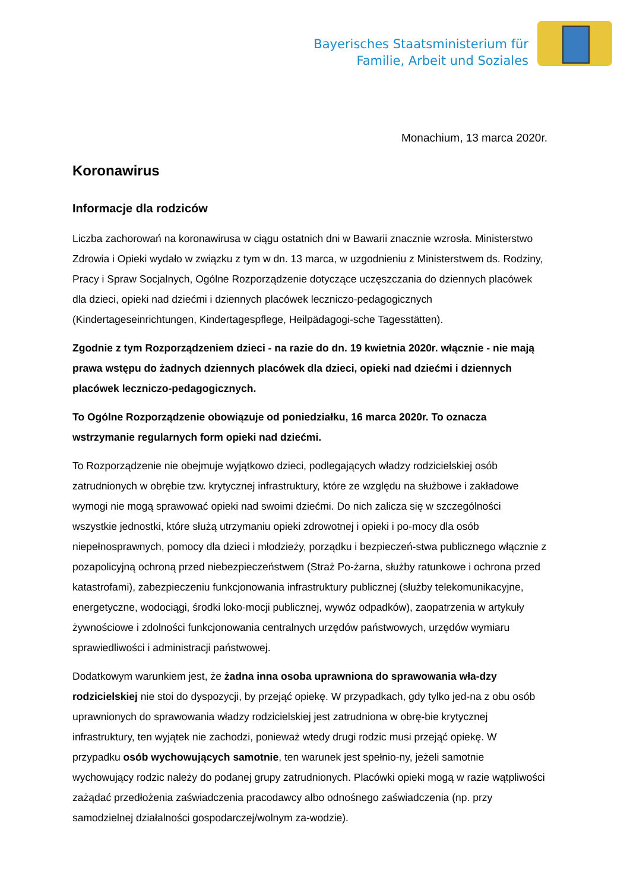Bayerisches Staatsministerium für
Familie, Arbeit und Soziales
Monachium, 13 marca 2020r.
Koronawirus
Informacje dla rodziców
Liczba zachorowań na koronawirusa w ciągu ostatnich dni w Bawarii znacznie wzrosła. Ministerstwo Zdrowia i Opieki wydało w związku z tym w dn. 13 marca, w uzgodnieniu z Ministerstwem ds. Rodziny, Pracy i Spraw Socjalnych, Ogólne Rozporządzenie dotyczące uczęszczania do dziennych placówek dla dzieci, opieki nad dziećmi i dziennych placówek leczniczo-pedagogicznych (Kindertageseinrichtungen, Kindertagespflege, Heilpädagogi-sche Tagesstätten).
Zgodnie z tym Rozporządzeniem dzieci - na razie do dn. 19 kwietnia 2020r. włącznie - nie mają prawa wstępu do żadnych dziennych placówek dla dzieci, opieki nad dziećmi i dziennych placówek leczniczo-pedagogicznych.
To Ogólne Rozporządzenie obowiązuje od poniedziałku, 16 marca 2020r. To oznacza wstrzymanie regularnych form opieki nad dziećmi.
To Rozporządzenie nie obejmuje wyjątkowo dzieci, podlegających władzy rodzicielskiej osób zatrudnionych w obrębie tzw. krytycznej infrastruktury, które ze względu na służbowe i zakładowe wymogi nie mogą sprawować opieki nad swoimi dziećmi. Do nich zalicza się w szczególności wszystkie jednostki, które służą utrzymaniu opieki zdrowotnej i opieki i po-mocy dla osób niepełnosprawnych, pomocy dla dzieci i młodzieży, porządku i bezpieczeń-stwa publicznego włącznie z pozapolicyjną ochroną przed niebezpieczeństwem (Straż Po-żarna, służby ratunkowe i ochrona przed katastrofami), zabezpieczeniu funkcjonowania infrastruktury publicznej (służby telekomunikacyjne, energetyczne, wodociągi, środki loko-mocji publicznej, wywóz odpadków), zaopatrzenia w artykuły żywnościowe i zdolności funkcjonowania centralnych urzędów państwowych, urzędów wymiaru sprawiedliwości i administracji państwowej.
Dodatkowym warunkiem jest, że żadna inna osoba uprawniona do sprawowania wła-dzy rodzicielskiej nie stoi do dyspozycji, by przejąć opiekę. W przypadkach, gdy tylko jed-na z obu osób uprawnionych do sprawowania władzy rodzicielskiej jest zatrudniona w obrę-bie krytycznej infrastruktury, ten wyjątek nie zachodzi, ponieważ wtedy drugi rodzic musi przejąć opiekę. W przypadku osób wychowujących samotnie, ten warunek jest spełnio-ny, jeżeli samotnie wychowujący rodzic należy do podanej grupy zatrudnionych. Placówki opieki mogą w razie wątpliwości zażądać przedłożenia zaświadczenia pracodawcy albo odnośnego zaświadczenia (np. przy samodzielnej działalności gospodarczej/wolnym za-wodzie).